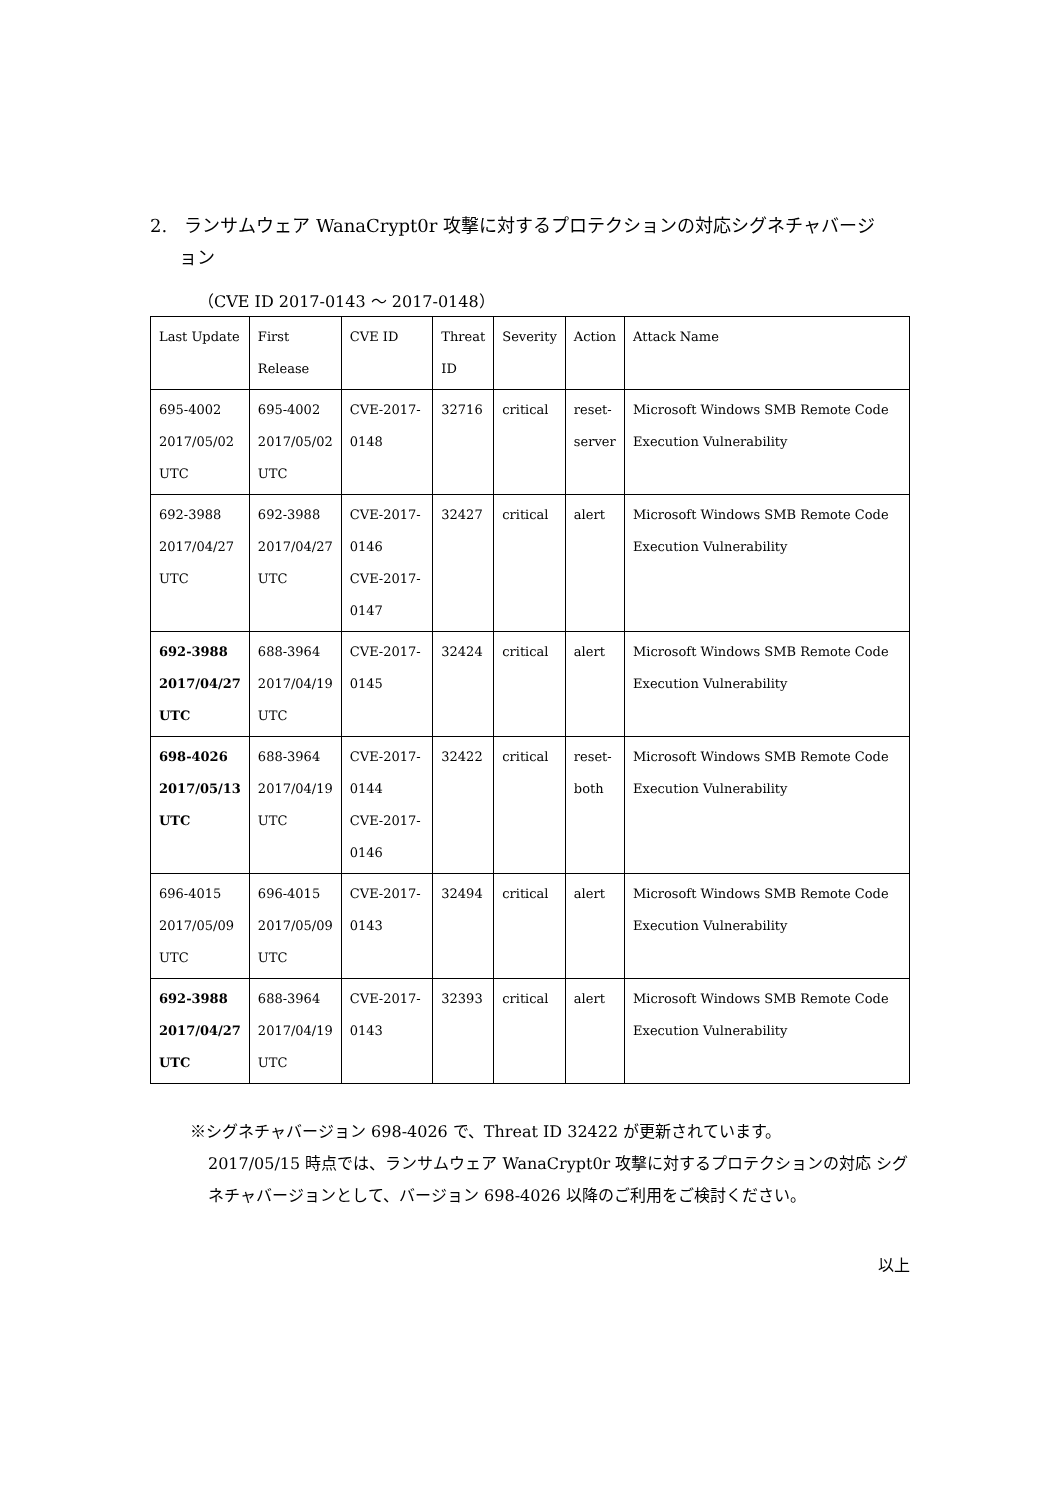2. ランサムウェア WanaCrypt0r 攻撃に対するプロテクションの対応シグネチャバージ
ョン
（CVE ID 2017-0143 ～ 2017-0148）
| Last Update | First Release | CVE ID | Threat ID | Severity | Action | Attack Name |
| 695-4002 2017/05/02 UTC | 695-4002 2017/05/02 UTC | CVE-2017-0148 | 32716 | critical | reset- server | Microsoft Windows SMB Remote Code Execution Vulnerability |
| 692-3988 2017/04/27 UTC | 692-3988 2017/04/27 UTC | CVE-2017-0146 CVE-2017-0147 | 32427 | critical | alert | Microsoft Windows SMB Remote Code Execution Vulnerability |
| 692-3988 2017/04/27 UTC | 688-3964 2017/04/19 UTC | CVE-2017-0145 | 32424 | critical | alert | Microsoft Windows SMB Remote Code Execution Vulnerability |
| 698-4026 2017/05/13 UTC | 688-3964 2017/04/19 UTC | CVE-2017-0144 CVE-2017-0146 | 32422 | critical | reset- both | Microsoft Windows SMB Remote Code Execution Vulnerability |
| 696-4015 2017/05/09 UTC | 696-4015 2017/05/09 UTC | CVE-2017-0143 | 32494 | critical | alert | Microsoft Windows SMB Remote Code Execution Vulnerability |
| 692-3988 2017/04/27 UTC | 688-3964 2017/04/19 UTC | CVE-2017-0143 | 32393 | critical | alert | Microsoft Windows SMB Remote Code Execution Vulnerability |
※シグネチャバージョン 698-4026 で、Threat ID 32422 が更新されています。
2017/05/15 時点では、ランサムウェア WanaCrypt0r 攻撃に対するプロテクションの対応 シグネチャバージョンとして、バージョン 698-4026 以降のご利用をご検討ください。
以上